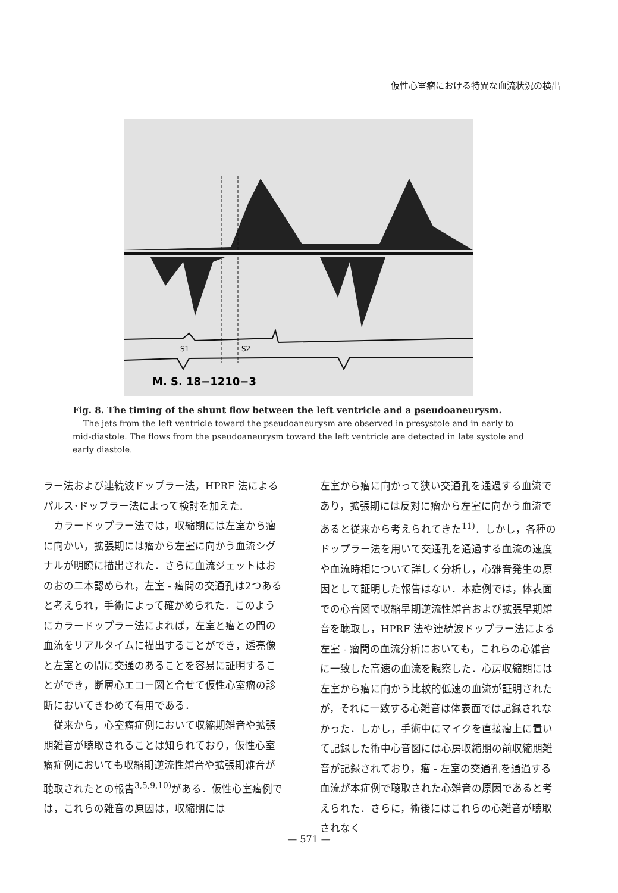仮性心室瘤における特異な血流状況の検出
S1
S2
M. S. 18−1210−3
Fig. 8. The timing of the shunt flow between the left ventricle and a pseudoaneurysm.
The jets from the left ventricle toward the pseudoaneurysm are observed in presystole and in early to mid-diastole. The flows from the pseudoaneurysm toward the left ventricle are detected in late systole and early diastole.
ラー法および連続波ドップラー法，HPRF 法によるパルス･ドップラー法によって検討を加えた.
　カラードップラー法では，収縮期には左室から瘤に向かい，拡張期には瘤から左室に向かう血流シグナルが明瞭に描出された．さらに血流ジェットはおのおの二本認められ，左室 - 瘤間の交通孔は2つあると考えられ，手術によって確かめられた．このようにカラードップラー法によれば，左室と瘤との間の血流をリアルタイムに描出することができ，透亮像と左室との間に交通のあることを容易に証明することができ，断層心エコー図と合せて仮性心室瘤の診断においてきわめて有用である．
　従来から，心室瘤症例において収縮期雑音や拡張期雑音が聴取されることは知られており，仮性心室瘤症例においても収縮期逆流性雑音や拡張期雑音が聴取されたとの報告<sup>3,5,9,10)</sup>がある．仮性心室瘤例では，これらの雑音の原因は，収縮期には
左室から瘤に向かって狭い交通孔を通過する血流であり，拡張期には反対に瘤から左室に向かう血流であると従来から考えられてきた<sup>11)</sup>．しかし，各種のドップラー法を用いて交通孔を通過する血流の速度や血流時相について詳しく分析し，心雑音発生の原因として証明した報告はない．本症例では，体表面での心音図で収縮早期逆流性雑音および拡張早期雑音を聴取し，HPRF 法や連続波ドップラー法による左室 - 瘤間の血流分析においても，これらの心雑音に一致した高速の血流を観察した．心房収縮期には左室から瘤に向かう比較的低速の血流が証明されたが，それに一致する心雑音は体表面では記録されなかった．しかし，手術中にマイクを直接瘤上に置いて記録した術中心音図には心房収縮期の前収縮期雑音が記録されており，瘤 - 左室の交通孔を通過する血流が本症例で聴取された心雑音の原因であると考えられた．さらに，術後にはこれらの心雑音が聴取されなく
— 571 —